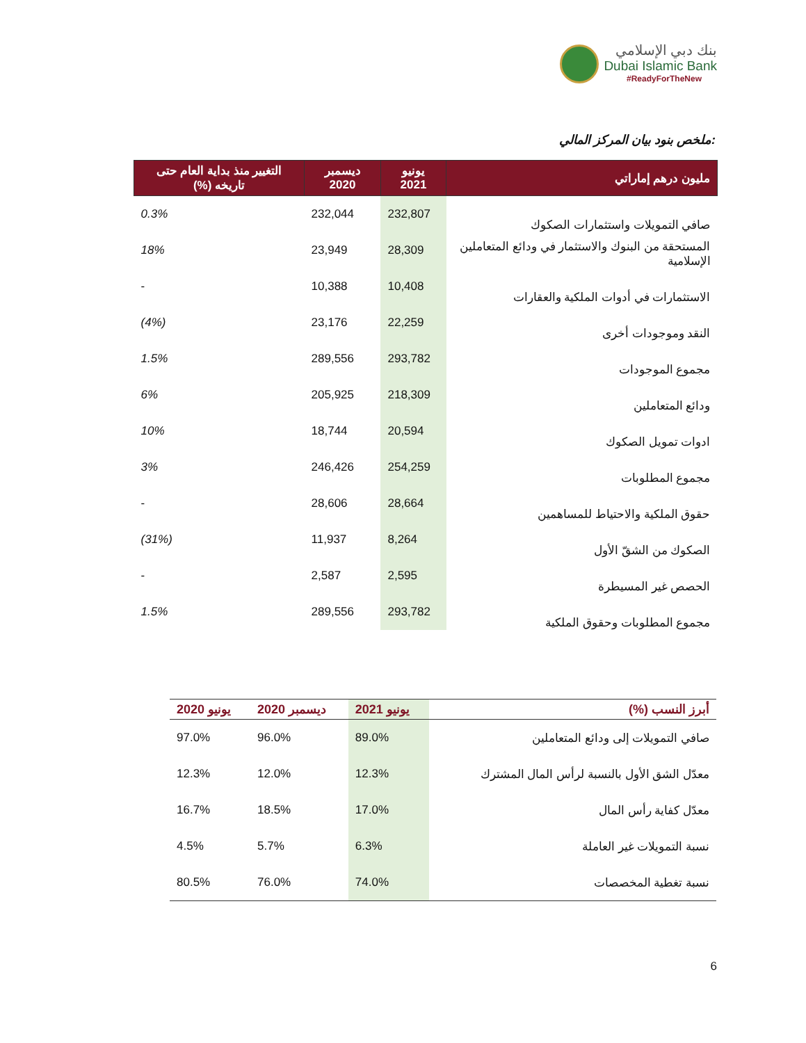بنك دبي الإسلامي
Dubai Islamic Bank
#ReadyForTheNew
ملخص بنود بيان المركز المالي:
| مليون درهم إماراتي | يونيو 2021 | ديسمبر 2020 | التغيير منذ بداية العام حتى تاريخه (%) |
| --- | --- | --- | --- |
| صافي التمويلات واستثمارات الصكوك | 232,807 | 232,044 | 0.3% |
| المستحقة من البنوك والاستثمار في ودائع المتعاملين الإسلامية | 28,309 | 23,949 | 18% |
| الاستثمارات في أدوات الملكية والعقارات | 10,408 | 10,388 | - |
| النقد وموجودات أخرى | 22,259 | 23,176 | (4%) |
| مجموع الموجودات | 293,782 | 289,556 | 1.5% |
| ودائع المتعاملين | 218,309 | 205,925 | 6% |
| ادوات تمويل الصكوك | 20,594 | 18,744 | 10% |
| مجموع المطلوبات | 254,259 | 246,426 | 3% |
| حقوق الملكية والاحتياط للمساهمين | 28,664 | 28,606 | - |
| الصكوك من الشقّ الأول | 8,264 | 11,937 | (31%) |
| الحصص غير المسيطرة | 2,595 | 2,587 | - |
| مجموع المطلوبات وحقوق الملكية | 293,782 | 289,556 | 1.5% |
| أبرز النسب (%) | يونيو 2021 | ديسمبر 2020 | يونيو 2020 |
| --- | --- | --- | --- |
| صافي التمويلات إلى ودائع المتعاملين | 89.0% | 96.0% | 97.0% |
| معدّل الشق الأول بالنسبة لرأس المال المشترك | 12.3% | 12.0% | 12.3% |
| معدّل كفاية رأس المال | 17.0% | 18.5% | 16.7% |
| نسبة التمويلات غير العاملة | 6.3% | 5.7% | 4.5% |
| نسبة تغطية المخصصات | 74.0% | 76.0% | 80.5% |
6